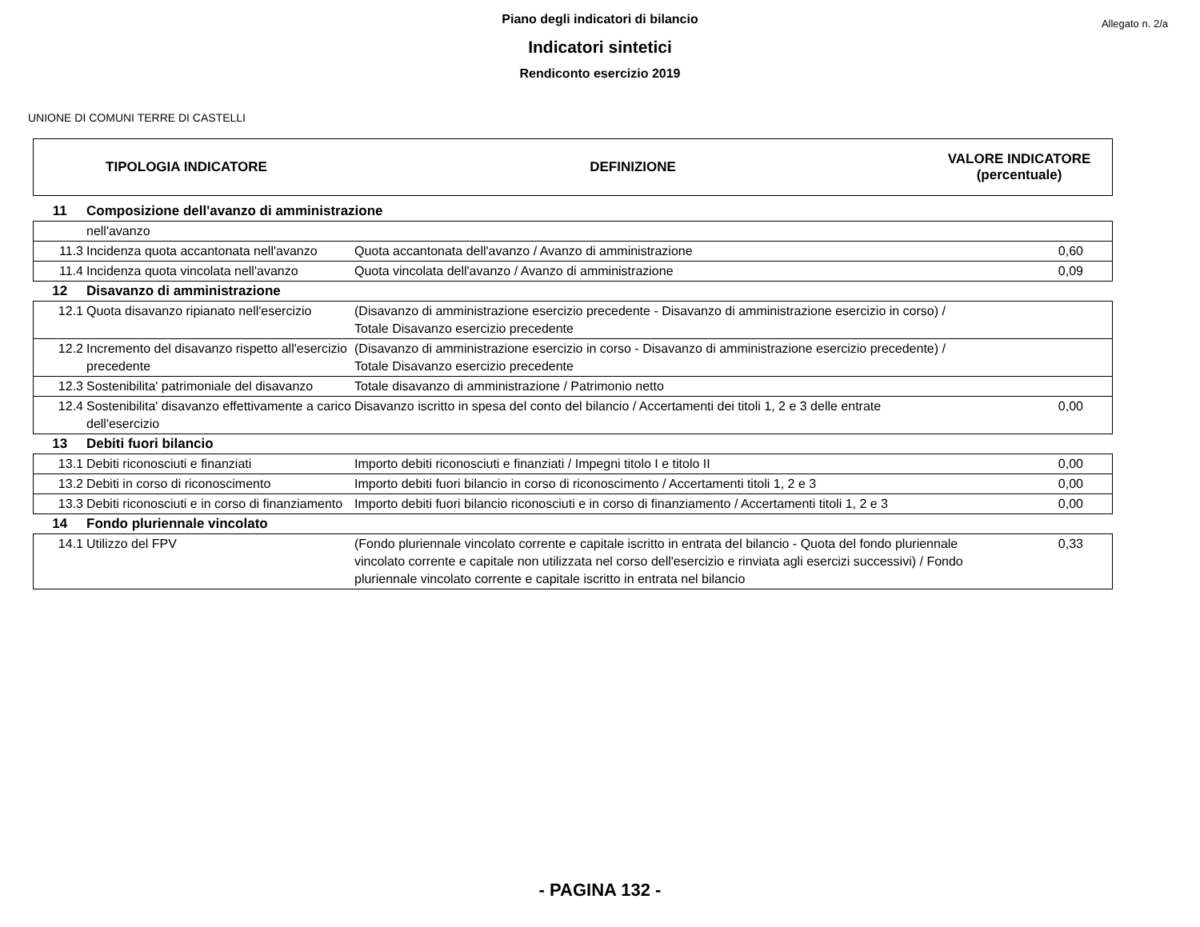Allegato n. 2/a
Piano degli indicatori di bilancio
Indicatori sintetici
Rendiconto esercizio 2019
UNIONE DI COMUNI TERRE DI CASTELLI
| TIPOLOGIA INDICATORE | DEFINIZIONE | VALORE INDICATORE (percentuale) |
| --- | --- | --- |
| 11 | Composizione dell'avanzo di amministrazione | | |
| | nell'avanzo | | |
| 11.3 | Incidenza quota accantonata nell'avanzo | Quota accantonata dell'avanzo / Avanzo di amministrazione | 0,60 |
| 11.4 | Incidenza quota vincolata nell'avanzo | Quota vincolata dell'avanzo / Avanzo di amministrazione | 0,09 |
| 12 | Disavanzo di amministrazione | | |
| 12.1 | Quota disavanzo ripianato nell'esercizio | (Disavanzo di amministrazione esercizio precedente - Disavanzo di amministrazione esercizio in corso) / Totale Disavanzo esercizio precedente | |
| 12.2 | Incremento del disavanzo rispetto all'esercizio precedente | (Disavanzo di amministrazione esercizio in corso - Disavanzo di amministrazione esercizio precedente) / Totale Disavanzo esercizio precedente | |
| 12.3 | Sostenibilita' patrimoniale del disavanzo | Totale disavanzo di amministrazione / Patrimonio netto | |
| 12.4 | Sostenibilita' disavanzo effettivamente a carico dell'esercizio | Disavanzo iscritto in spesa del conto del bilancio / Accertamenti dei titoli 1, 2 e 3 delle entrate | 0,00 |
| 13 | Debiti fuori bilancio | | |
| 13.1 | Debiti riconosciuti e finanziati | Importo debiti riconosciuti e finanziati / Impegni titolo I e titolo II | 0,00 |
| 13.2 | Debiti in corso di riconoscimento | Importo debiti fuori bilancio in corso di riconoscimento / Accertamenti titoli 1, 2 e 3 | 0,00 |
| 13.3 | Debiti riconosciuti e in corso di finanziamento | Importo debiti fuori bilancio riconosciuti e in corso di finanziamento / Accertamenti titoli 1, 2 e 3 | 0,00 |
| 14 | Fondo pluriennale vincolato | | |
| 14.1 | Utilizzo del FPV | (Fondo pluriennale vincolato corrente e capitale iscritto in entrata del bilancio - Quota del fondo pluriennale vincolato corrente e capitale non utilizzata nel corso dell'esercizio e rinviata agli esercizi successivi) / Fondo pluriennale vincolato corrente e capitale iscritto in entrata nel bilancio | 0,33 |
- PAGINA 132 -